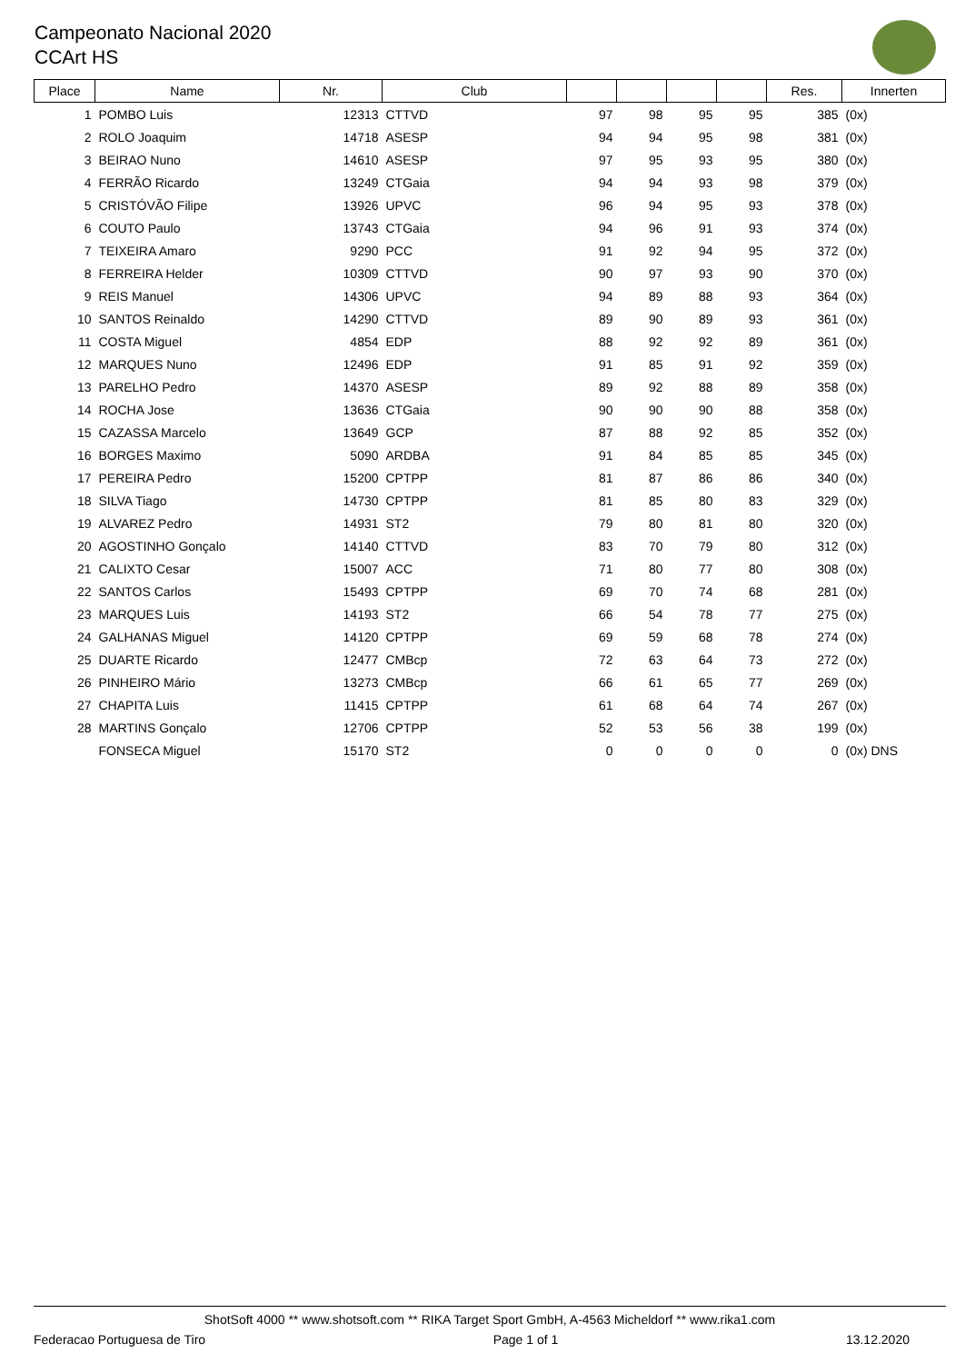Campeonato Nacional 2020
CCArt HS
| Place | Name | Nr. | Club | | | | | Res. | Innerten |
| --- | --- | --- | --- | --- | --- | --- | --- | --- | --- |
| 1 | POMBO Luis | 12313 | CTTVD | 97 | 98 | 95 | 95 | 385 | (0x) |
| 2 | ROLO Joaquim | 14718 | ASESP | 94 | 94 | 95 | 98 | 381 | (0x) |
| 3 | BEIRAO Nuno | 14610 | ASESP | 97 | 95 | 93 | 95 | 380 | (0x) |
| 4 | FERRÃO Ricardo | 13249 | CTGaia | 94 | 94 | 93 | 98 | 379 | (0x) |
| 5 | CRISTÓVÃO Filipe | 13926 | UPVC | 96 | 94 | 95 | 93 | 378 | (0x) |
| 6 | COUTO Paulo | 13743 | CTGaia | 94 | 96 | 91 | 93 | 374 | (0x) |
| 7 | TEIXEIRA Amaro | 9290 | PCC | 91 | 92 | 94 | 95 | 372 | (0x) |
| 8 | FERREIRA Helder | 10309 | CTTVD | 90 | 97 | 93 | 90 | 370 | (0x) |
| 9 | REIS Manuel | 14306 | UPVC | 94 | 89 | 88 | 93 | 364 | (0x) |
| 10 | SANTOS Reinaldo | 14290 | CTTVD | 89 | 90 | 89 | 93 | 361 | (0x) |
| 11 | COSTA Miguel | 4854 | EDP | 88 | 92 | 92 | 89 | 361 | (0x) |
| 12 | MARQUES Nuno | 12496 | EDP | 91 | 85 | 91 | 92 | 359 | (0x) |
| 13 | PARELHO Pedro | 14370 | ASESP | 89 | 92 | 88 | 89 | 358 | (0x) |
| 14 | ROCHA Jose | 13636 | CTGaia | 90 | 90 | 90 | 88 | 358 | (0x) |
| 15 | CAZASSA Marcelo | 13649 | GCP | 87 | 88 | 92 | 85 | 352 | (0x) |
| 16 | BORGES Maximo | 5090 | ARDBA | 91 | 84 | 85 | 85 | 345 | (0x) |
| 17 | PEREIRA Pedro | 15200 | CPTPP | 81 | 87 | 86 | 86 | 340 | (0x) |
| 18 | SILVA Tiago | 14730 | CPTPP | 81 | 85 | 80 | 83 | 329 | (0x) |
| 19 | ALVAREZ Pedro | 14931 | ST2 | 79 | 80 | 81 | 80 | 320 | (0x) |
| 20 | AGOSTINHO Gonçalo | 14140 | CTTVD | 83 | 70 | 79 | 80 | 312 | (0x) |
| 21 | CALIXTO Cesar | 15007 | ACC | 71 | 80 | 77 | 80 | 308 | (0x) |
| 22 | SANTOS Carlos | 15493 | CPTPP | 69 | 70 | 74 | 68 | 281 | (0x) |
| 23 | MARQUES Luis | 14193 | ST2 | 66 | 54 | 78 | 77 | 275 | (0x) |
| 24 | GALHANAS Miguel | 14120 | CPTPP | 69 | 59 | 68 | 78 | 274 | (0x) |
| 25 | DUARTE Ricardo | 12477 | CMBcp | 72 | 63 | 64 | 73 | 272 | (0x) |
| 26 | PINHEIRO Mário | 13273 | CMBcp | 66 | 61 | 65 | 77 | 269 | (0x) |
| 27 | CHAPITA Luis | 11415 | CPTPP | 61 | 68 | 64 | 74 | 267 | (0x) |
| 28 | MARTINS Gonçalo | 12706 | CPTPP | 52 | 53 | 56 | 38 | 199 | (0x) |
| | FONSECA Miguel | 15170 | ST2 | 0 | 0 | 0 | 0 | 0 | (0x) DNS |
ShotSoft 4000 ** www.shotsoft.com ** RIKA Target Sport GmbH, A-4563 Micheldorf ** www.rika1.com
Federacao Portuguesa de Tiro Page 1 of 1 13.12.2020